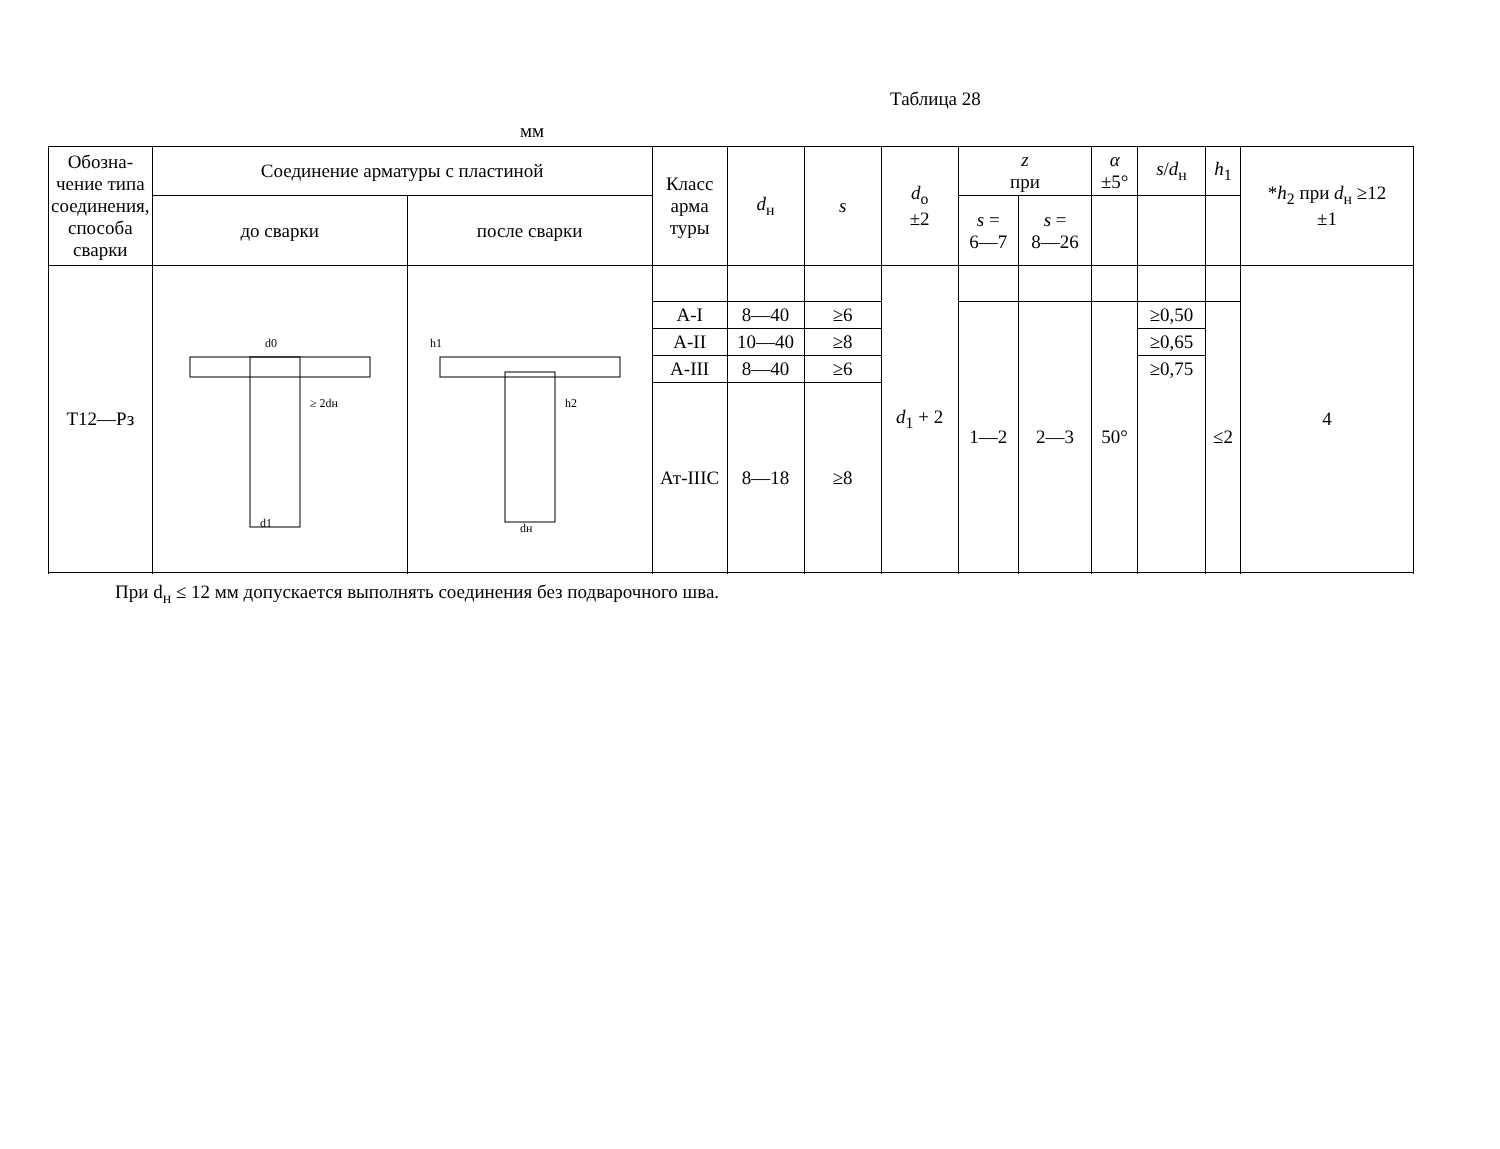Таблица 28
мм
| Обозна- чение типа соединения, способа сварки | Соединение арматуры с пластиной | | Класс арма туры | d<sub>н</sub> | s | d<sub>о</sub> ±2 | z при | | α ±5° | s / d<sub>н</sub> | h<sub>1</sub> | * h<sub>2</sub> при d<sub>н</sub> ≥12 ±1 |
| --- | --- | --- | --- | --- | --- | --- | --- | --- | --- | --- | --- | --- |
| | до сварки | после сварки | | | | | s = 6—7 | s = 8—26 | | | | |
| Т12—Рз | d0 d1 ≥ 2dн | h1 h2 dн | | | | d<sub>1</sub> + 2 | | | | | | 4 |
| | | | А-I | 8—40 | ≥6 | | 1—2 | 2—3 | 50° | ≥0,50 | ≤2 | |
| | | | А-II | 10—40 | ≥8 | | | | | ≥0,65 | | |
| | | | А-III | 8—40 | ≥6 | | | | | ≥0,75 | | |
| | | | Ат-IIIC | 8—18 | ≥8 | | | | | | | |
При d<sub>н</sub> ≤ 12 мм допускается выполнять соединения без подварочного шва.